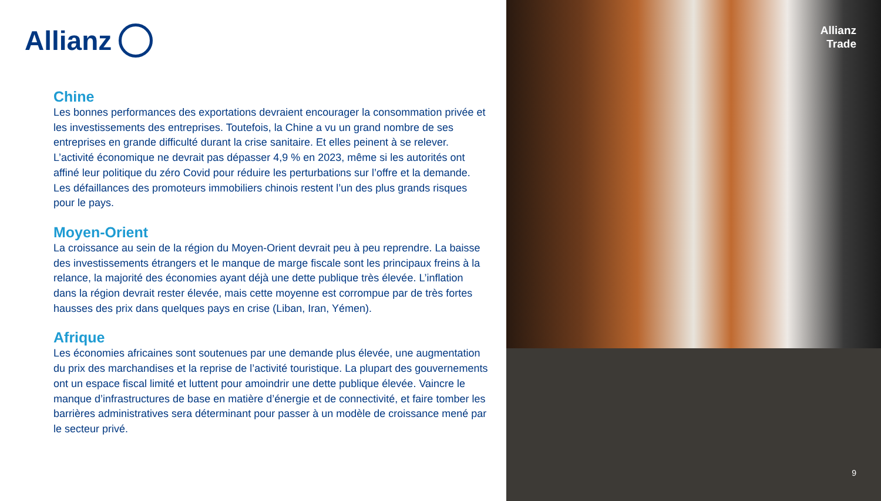Allianz
Chine
Les bonnes performances des exportations devraient encourager la consommation privée et les investissements des entreprises. Toutefois, la Chine a vu un grand nombre de ses entreprises en grande difficulté durant la crise sanitaire. Et elles peinent à se relever. L’activité économique ne devrait pas dépasser 4,9 % en 2023, même si les autorités ont affiné leur politique du zéro Covid pour réduire les perturbations sur l’offre et la demande. Les défaillances des promoteurs immobiliers chinois restent l’un des plus grands risques pour le pays.
Moyen-Orient
La croissance au sein de la région du Moyen-Orient devrait peu à peu reprendre. La baisse des investissements étrangers et le manque de marge fiscale sont les principaux freins à la relance, la majorité des économies ayant déjà une dette publique très élevée. L’inflation dans la région devrait rester élevée, mais cette moyenne est corrompue par de très fortes hausses des prix dans quelques pays en crise (Liban, Iran, Yémen).
Afrique
Les économies africaines sont soutenues par une demande plus élevée, une augmentation du prix des marchandises et la reprise de l’activité touristique. La plupart des gouvernements ont un espace fiscal limité et luttent pour amoindrir une dette publique élevée. Vaincre le manque d’infrastructures de base en matière d’énergie et de connectivité, et faire tomber les barrières administratives sera déterminant pour passer à un modèle de croissance mené par le secteur privé.
Allianz
Trade
9